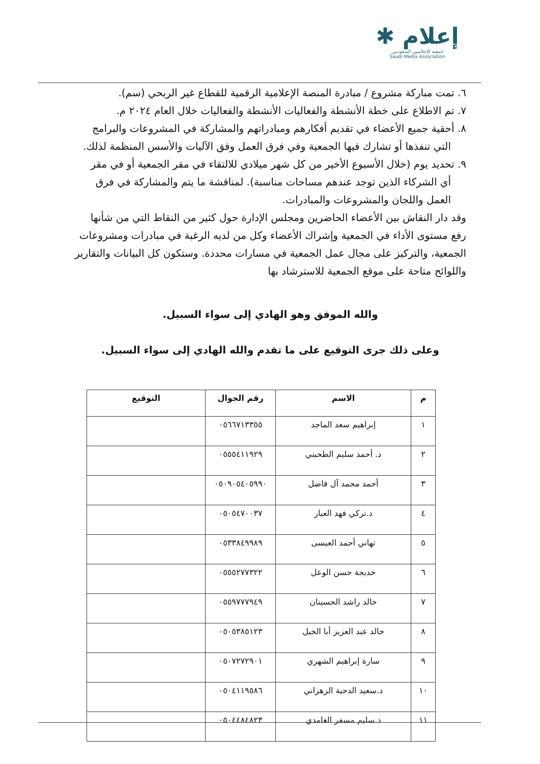إعلام ✱
جمعية الإعلاميين السعوديين
Saudi Media Association
٦. تمت مباركة مشروع / مبادرة المنصة الإعلامية الرقمية للقطاع غير الربحي (سم).
٧. تم الاطلاع على خطة الأنشطة والفعاليات الأنشطة والفعاليات خلال العام ٢٠٢٤ م.
٨. أحقية جميع الأعضاء في تقديم أفكارهم ومبادراتهم والمشاركة في المشروعات والبرامج
التي تنفذها أو تشارك فيها الجمعية وفي فرق العمل وفق الآليات والأسس المنظمة لذلك.
٩. تحديد يوم (خلال الأسبوع الأخير من كل شهر ميلادي للالتقاء في مقر الجمعية أو في مقر
أي الشركاء الذين توجد عندهم مساحات مناسبة). لمناقشة ما يتم والمشاركة في فرق العمل واللجان والمشروعات والمبادرات.
وقد دار النقاش بين الأعضاء الحاضرين ومجلس الإدارة حول كثير من النقاط التي من شأنها رفع مستوى الأداء في الجمعية وإشراك الأعضاء وكل من لديه الرغبة في مبادرات ومشروعات الجمعية، والتركيز على مجال عمل الجمعية في مسارات محددة. وستكون كل البيانات والتقارير واللوائح متاحة على موقع الجمعية للاسترشاد بها
والله الموفق وهو الهادي إلى سواء السبيل.
وعلى ذلك جرى التوقيع على ما تقدم والله الهادي إلى سواء السبيل.
| م | الاسم | رقم الجوال | التوقيع |
| --- | --- | --- | --- |
| ١ | إبراهيم سعد الماجد | ٠٥٦٦٧١٣٣٥٥ | |
| ٢ | د. أحمد سليم الطحيني | ٠٥٥٥٤١١٩٢٩ | |
| ٣ | أحمد محمد آل فاضل | ٠٥٠٩٠٥٤٠٥٩٩٠ | |
| ٤ | د.تركي فهد العيار | ٠٥٠٥٤٧٠٠٣٧ | |
| ٥ | تهاني أحمد العيسى | ٠٥٣٣٨٤٩٩٨٩ | |
| ٦ | خديجة حسن الوعل | ٠٥٥٥٢٧٧٣٢٢ | |
| ٧ | خالد راشد الحسينان | ٠٥٥٩٧٧٧٩٤٩ | |
| ٨ | خالد عبد العزيز أبا الخيل | ٠٥٠٥٣٨٥١٢٣ | |
| ٩ | سارة إبراهيم الشهري | ٠٥٠٧٢٧٢٩٠١ | |
| ١٠ | د.سعيد الدحية الزهراني | ٠٥٠٤١١٩٥٨٦ | |
| ١١ | د.سليم مسفر الغامدي | ٠٥٠٤٤٨٤٨٢٣ | |